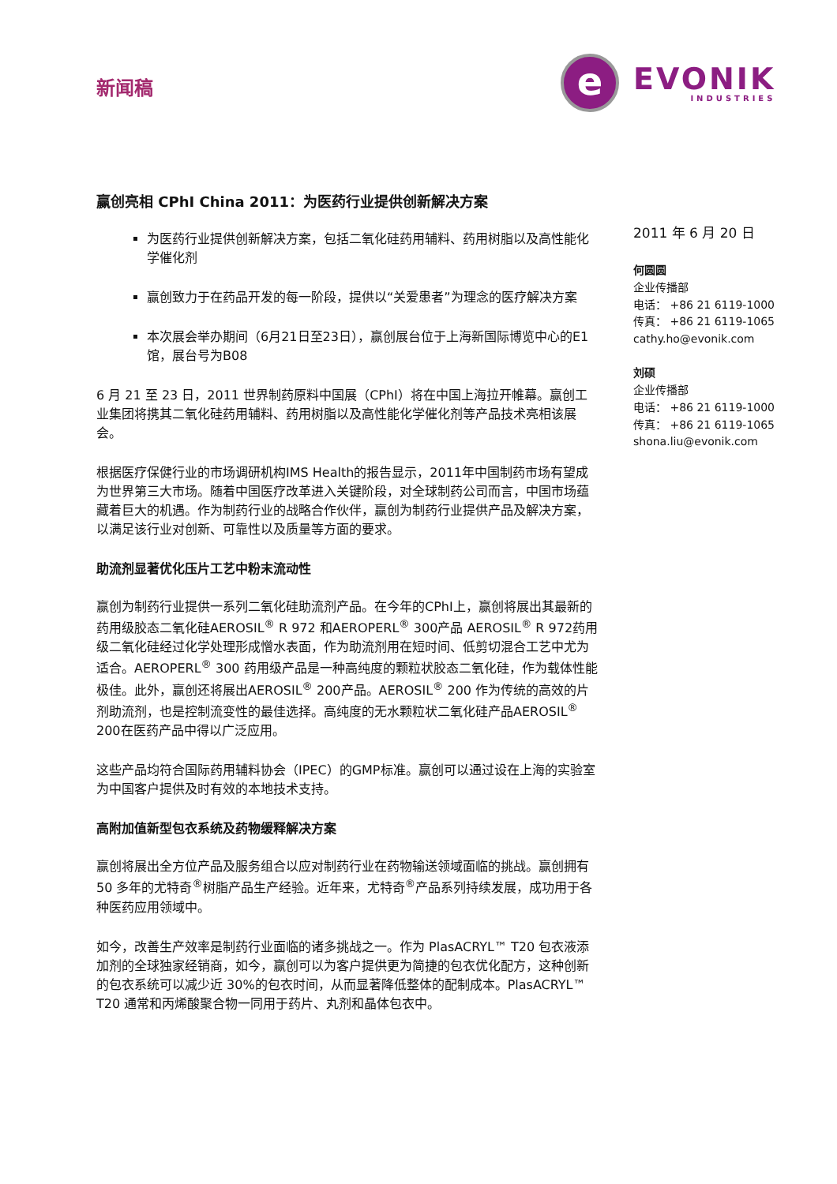新闻稿
e
EVONIK
INDUSTRIES
赢创亮相 CPhI China 2011：为医药行业提供创新解决方案
为医药行业提供创新解决方案，包括二氧化硅药用辅料、药用树脂以及高性能化学催化剂
赢创致力于在药品开发的每一阶段，提供以“关爱患者”为理念的医疗解决方案
本次展会举办期间（6月21日至23日），赢创展台位于上海新国际博览中心的E1馆，展台号为B08
6 月 21 至 23 日，2011 世界制药原料中国展（CPhI）将在中国上海拉开帷幕。赢创工业集团将携其二氧化硅药用辅料、药用树脂以及高性能化学催化剂等产品技术亮相该展会。
根据医疗保健行业的市场调研机构IMS Health的报告显示，2011年中国制药市场有望成为世界第三大市场。随着中国医疗改革进入关键阶段，对全球制药公司而言，中国市场蕴藏着巨大的机遇。作为制药行业的战略合作伙伴，赢创为制药行业提供产品及解决方案，以满足该行业对创新、可靠性以及质量等方面的要求。
助流剂显著优化压片工艺中粉末流动性
赢创为制药行业提供一系列二氧化硅助流剂产品。在今年的CPhI上，赢创将展出其最新的药用级胶态二氧化硅AEROSIL<sup>®</sup> R 972 和AEROPERL<sup>®</sup> 300产品 AEROSIL<sup>®</sup> R 972药用级二氧化硅经过化学处理形成憎水表面，作为助流剂用在短时间、低剪切混合工艺中尤为适合。AEROPERL<sup>®</sup> 300 药用级产品是一种高纯度的颗粒状胶态二氧化硅，作为载体性能极佳。此外，赢创还将展出AEROSIL<sup>®</sup> 200产品。AEROSIL<sup>®</sup> 200 作为传统的高效的片剂助流剂，也是控制流变性的最佳选择。高纯度的无水颗粒状二氧化硅产品AEROSIL<sup>®</sup> 200在医药产品中得以广泛应用。
这些产品均符合国际药用辅料协会（IPEC）的GMP标准。赢创可以通过设在上海的实验室为中国客户提供及时有效的本地技术支持。
高附加值新型包衣系统及药物缓释解决方案
赢创将展出全方位产品及服务组合以应对制药行业在药物输送领域面临的挑战。赢创拥有 50 多年的尤特奇<sup>®</sup>树脂产品生产经验。近年来，尤特奇<sup>®</sup>产品系列持续发展，成功用于各种医药应用领域中。
如今，改善生产效率是制药行业面临的诸多挑战之一。作为 PlasACRYL™ T20 包衣液添加剂的全球独家经销商，如今，赢创可以为客户提供更为简捷的包衣优化配方，这种创新的包衣系统可以减少近 30%的包衣时间，从而显著降低整体的配制成本。PlasACRYL™ T20 通常和丙烯酸聚合物一同用于药片、丸剂和晶体包衣中。
2011 年 6 月 20 日
何圆圆
企业传播部
电话： +86 21 6119-1000
传真： +86 21 6119-1065
cathy.ho@evonik.com
刘硕
企业传播部
电话： +86 21 6119-1000
传真： +86 21 6119-1065
shona.liu@evonik.com